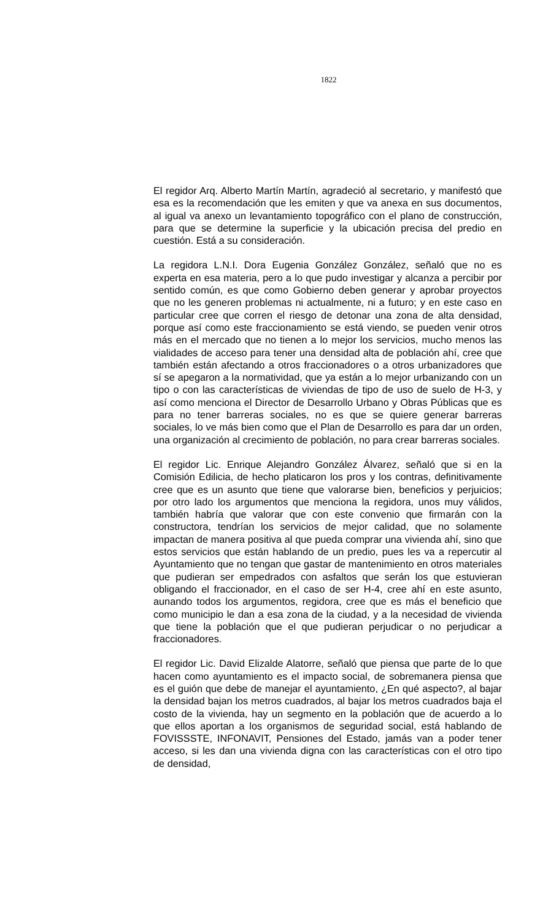1822
El regidor Arq. Alberto Martín Martín, agradeció al secretario, y manifestó que esa es la recomendación que les emiten y que va anexa en sus documentos, al igual va anexo un levantamiento topográfico con el plano de construcción, para que se determine la superficie y la ubicación precisa del predio en cuestión. Está a su consideración.
La regidora L.N.I. Dora Eugenia González González, señaló que no es experta en esa materia, pero a lo que pudo investigar y alcanza a percibir por sentido común, es que como Gobierno deben generar y aprobar proyectos que no les generen problemas ni actualmente, ni a futuro; y en este caso en particular cree que corren el riesgo de detonar una zona de alta densidad, porque así como este fraccionamiento se está viendo, se pueden venir otros más en el mercado que no tienen a lo mejor los servicios, mucho menos las vialidades de acceso para tener una densidad alta de población ahí, cree que también están afectando a otros fraccionadores o a otros urbanizadores que sí se apegaron a la normatividad, que ya están a lo mejor urbanizando con un tipo o con las características de viviendas de tipo de uso de suelo de H-3, y así como menciona el Director de Desarrollo Urbano y Obras Públicas que es para no tener barreras sociales, no es que se quiere generar barreras sociales, lo ve más bien como que el Plan de Desarrollo es para dar un orden, una organización al crecimiento de población, no para crear barreras sociales.
El regidor Lic. Enrique Alejandro González Álvarez, señaló que si en la Comisión Edilicia, de hecho platicaron los pros y los contras, definitivamente cree que es un asunto que tiene que valorarse bien, beneficios y perjuicios; por otro lado los argumentos que menciona la regidora, unos muy válidos, también habría que valorar que con este convenio que firmarán con la constructora, tendrían los servicios de mejor calidad, que no solamente impactan de manera positiva al que pueda comprar una vivienda ahí, sino que estos servicios que están hablando de un predio, pues les va a repercutir al Ayuntamiento que no tengan que gastar de mantenimiento en otros materiales que pudieran ser empedrados con asfaltos que serán los que estuvieran obligando el fraccionador, en el caso de ser H-4, cree ahí en este asunto, aunando todos los argumentos, regidora, cree que es más el beneficio que como municipio le dan a esa zona de la ciudad, y a la necesidad de vivienda que tiene la población que el que pudieran perjudicar o no perjudicar a fraccionadores.
El regidor Lic. David Elizalde Alatorre, señaló que piensa que parte de lo que hacen como ayuntamiento es el impacto social, de sobremanera piensa que es el guión que debe de manejar el ayuntamiento, ¿En qué aspecto?, al bajar la densidad bajan los metros cuadrados, al bajar los metros cuadrados baja el costo de la vivienda, hay un segmento en la población que de acuerdo a lo que ellos aportan a los organismos de seguridad social, está hablando de FOVISSSTE, INFONAVIT, Pensiones del Estado, jamás van a poder tener acceso, si les dan una vivienda digna con las características con el otro tipo de densidad,